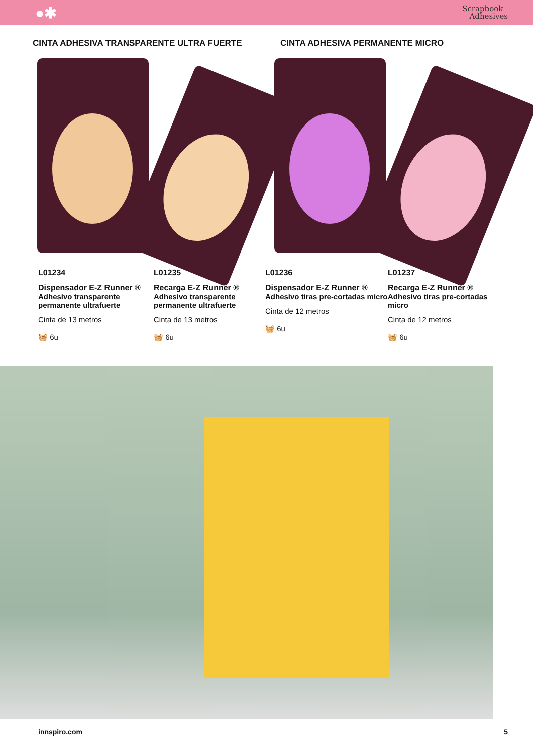●✱
Scrapbook
Adhesives
CINTA ADHESIVA TRANSPARENTE ULTRA FUERTE CINTA ADHESIVA PERMANENTE MICRO
L01234
Dispensador E-Z Runner ®
Adhesivo transparente permanente ultrafuerte
Cinta de 13 metros
🧺 6u
L01235
Recarga E-Z Runner ®
Adhesivo transparente permanente ultrafuerte
Cinta de 13 metros
🧺 6u
L01236
Dispensador E-Z Runner ®
Adhesivo tiras pre-cortadas micro
Cinta de 12 metros
🧺 6u
L01237
Recarga E-Z Runner ®
Adhesivo tiras pre-cortadas micro
Cinta de 12 metros
🧺 6u
innspiro.com 5